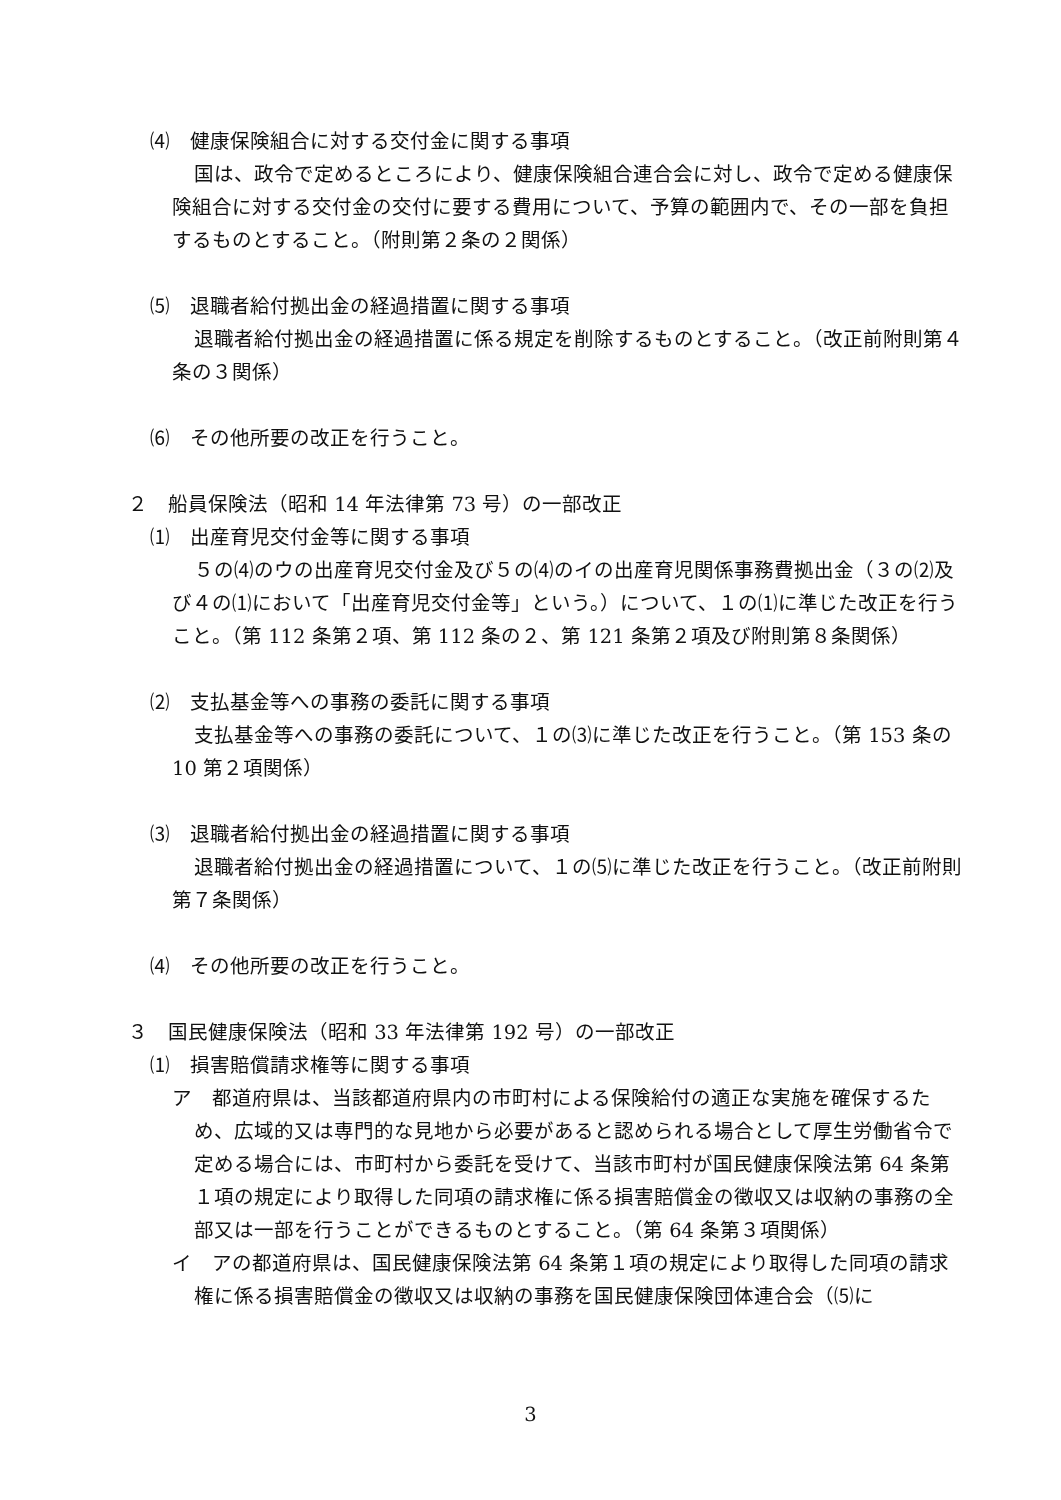⑷　健康保険組合に対する交付金に関する事項
国は、政令で定めるところにより、健康保険組合連合会に対し、政令で定める健康保険組合に対する交付金の交付に要する費用について、予算の範囲内で、その一部を負担するものとすること。（附則第２条の２関係）
⑸　退職者給付拠出金の経過措置に関する事項
退職者給付拠出金の経過措置に係る規定を削除するものとすること。（改正前附則第４条の３関係）
⑹　その他所要の改正を行うこと。
２　船員保険法（昭和 14 年法律第 73 号）の一部改正
⑴　出産育児交付金等に関する事項
５の⑷のウの出産育児交付金及び５の⑷のイの出産育児関係事務費拠出金（３の⑵及び４の⑴において「出産育児交付金等」という。）について、１の⑴に準じた改正を行うこと。（第 112 条第２項、第 112 条の２、第 121 条第２項及び附則第８条関係）
⑵　支払基金等への事務の委託に関する事項
支払基金等への事務の委託について、１の⑶に準じた改正を行うこと。（第 153 条の 10 第２項関係）
⑶　退職者給付拠出金の経過措置に関する事項
退職者給付拠出金の経過措置について、１の⑸に準じた改正を行うこと。（改正前附則第７条関係）
⑷　その他所要の改正を行うこと。
３　国民健康保険法（昭和 33 年法律第 192 号）の一部改正
⑴　損害賠償請求権等に関する事項
ア　都道府県は、当該都道府県内の市町村による保険給付の適正な実施を確保するため、広域的又は専門的な見地から必要があると認められる場合として厚生労働省令で定める場合には、市町村から委託を受けて、当該市町村が国民健康保険法第 64 条第１項の規定により取得した同項の請求権に係る損害賠償金の徴収又は収納の事務の全部又は一部を行うことができるものとすること。（第 64 条第３項関係）
イ　アの都道府県は、国民健康保険法第 64 条第１項の規定により取得した同項の請求権に係る損害賠償金の徴収又は収納の事務を国民健康保険団体連合会（⑸に
3